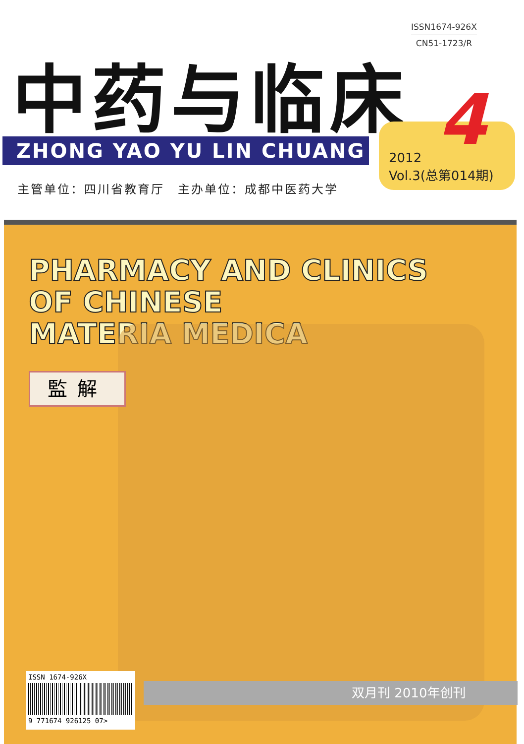ISSN1674-926X
CN51-1723/R
中药与临床 4
ZHONG YAO YU LIN CHUANG
2012
Vol.3(总第014期)
主管单位：四川省教育厅　主办单位：成都中医药大学
PHARMACY AND CLINICS
OF CHINESE
MATERIA MEDICA
監解
ISSN 1674-926X
9 771674 926125 07>
双月刊 2010年创刊